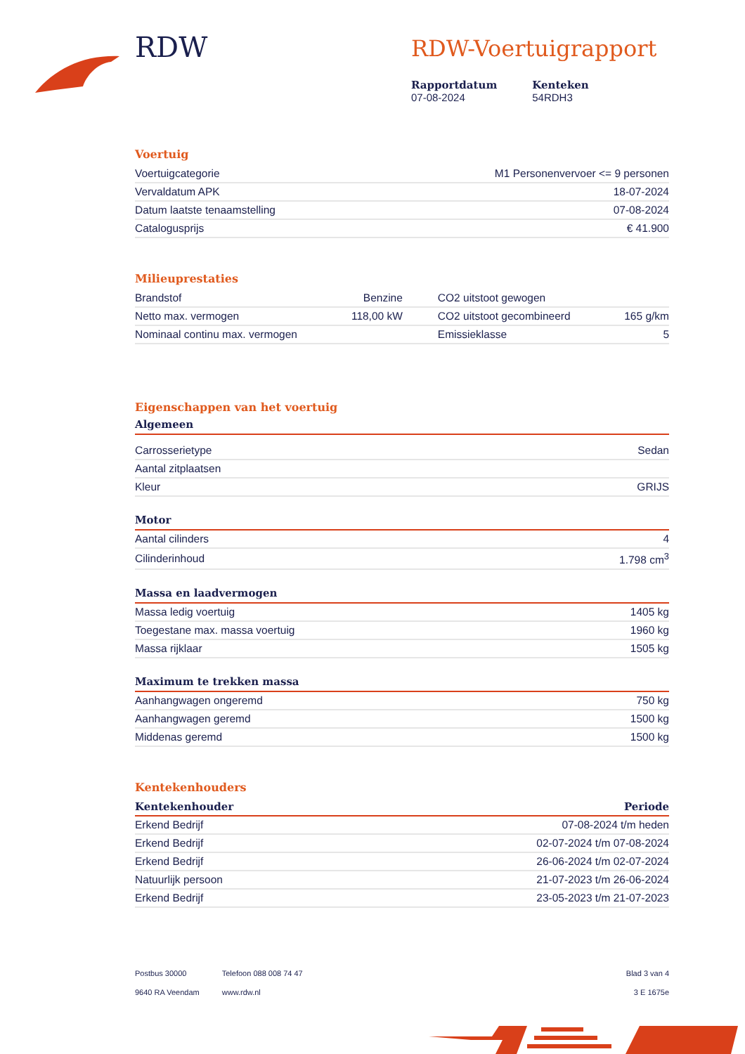RDW
RDW-Voertuigrapport
Rapportdatum
07-08-2024
Kenteken
54RDH3
Voertuig
| Voertuigcategorie | M1 Personenvervoer <= 9 personen |
| Vervaldatum APK | 18-07-2024 |
| Datum laatste tenaamstelling | 07-08-2024 |
| Catalogusprijs | € 41.900 |
Milieuprestaties
| Brandstof | Benzine | CO2 uitstoot gewogen | |
| Netto max. vermogen | 118,00 kW | CO2 uitstoot gecombineerd | 165 g/km |
| Nominaal continu max. vermogen | | Emissieklasse | 5 |
Eigenschappen van het voertuig
Algemeen
| Carrosserietype | Sedan |
| Aantal zitplaatsen | |
| Kleur | GRIJS |
Motor
| Aantal cilinders | 4 |
| Cilinderinhoud | 1.798 cm<sup>3</sup> |
Massa en laadvermogen
| Massa ledig voertuig | 1405 kg |
| Toegestane max. massa voertuig | 1960 kg |
| Massa rijklaar | 1505 kg |
Maximum te trekken massa
| Aanhangwagen ongeremd | 750 kg |
| Aanhangwagen geremd | 1500 kg |
| Middenas geremd | 1500 kg |
Kentekenhouders
| Kentekenhouder | Periode |
| --- | --- |
| Erkend Bedrijf | 07-08-2024 t/m heden |
| Erkend Bedrijf | 02-07-2024 t/m 07-08-2024 |
| Erkend Bedrijf | 26-06-2024 t/m 02-07-2024 |
| Natuurlijk persoon | 21-07-2023 t/m 26-06-2024 |
| Erkend Bedrijf | 23-05-2023 t/m 21-07-2023 |
Postbus 30000
9640 RA Veendam
Telefoon 088 008 74 47
www.rdw.nl
Blad 3 van 4
3 E 1675e